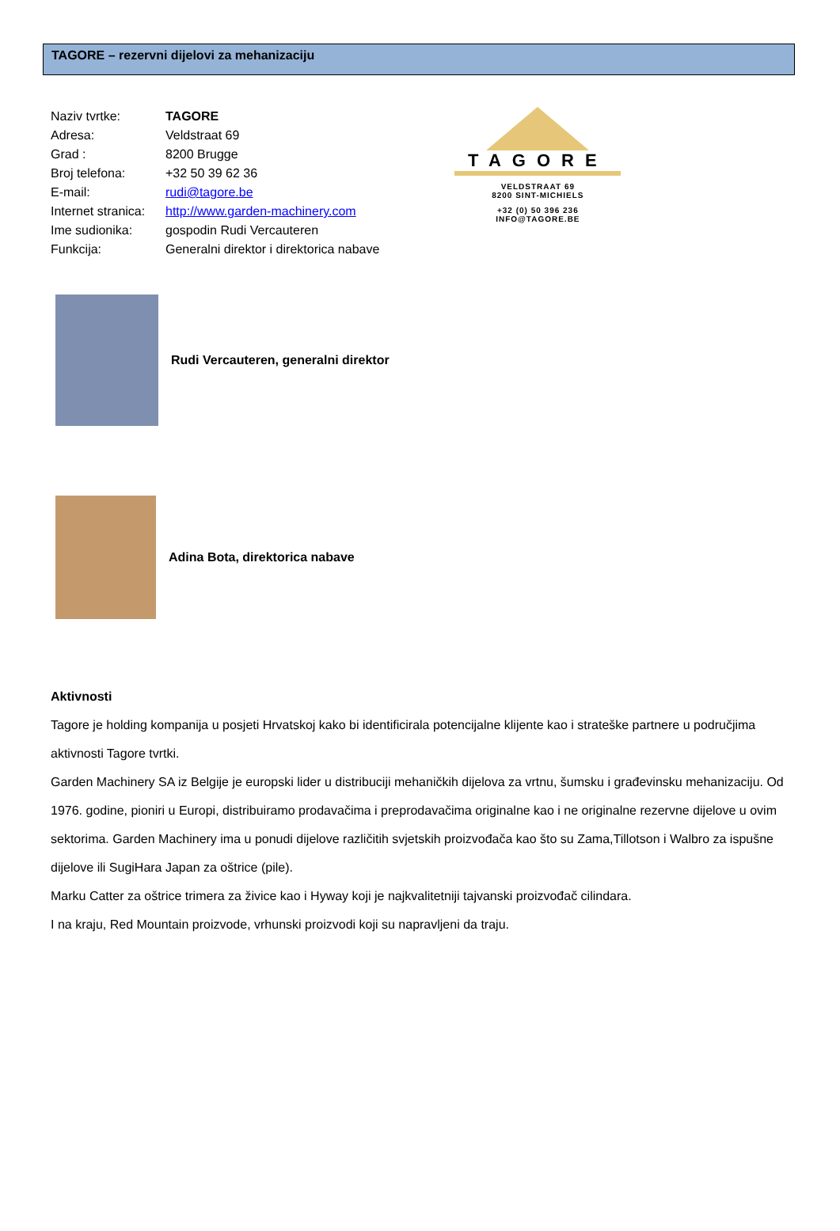TAGORE – rezervni dijelovi za mehanizaciju
| Naziv tvrtke: | TAGORE |
| Adresa: | Veldstraat 69 |
| Grad : | 8200 Brugge |
| Broj telefona: | +32 50 39 62 36 |
| E-mail: | rudi@tagore.be |
| Internet stranica: | http://www.garden-machinery.com |
| Ime sudionika: | gospodin Rudi Vercauteren |
| Funkcija: | Generalni direktor i direktorica nabave |
TAGORE
VELDSTRAAT 69
8200 SINT-MICHIELS
+32 (0) 50 396 236
INFO@TAGORE.BE
Rudi Vercauteren, generalni direktor
Adina Bota, direktorica nabave
Aktivnosti
Tagore je holding kompanija u posjeti Hrvatskoj kako bi identificirala potencijalne klijente kao i strateške partnere u područjima aktivnosti Tagore tvrtki.
Garden Machinery SA iz Belgije je europski lider u distribuciji mehaničkih dijelova za vrtnu, šumsku i građevinsku mehanizaciju. Od 1976. godine, pioniri u Europi, distribuiramo prodavačima i preprodavačima originalne kao i ne originalne rezervne dijelove u ovim sektorima. Garden Machinery ima u ponudi dijelove različitih svjetskih proizvođača kao što su Zama,Tillotson i Walbro za ispušne dijelove ili SugiHara Japan za oštrice (pile).
Marku Catter za oštrice trimera za živice kao i Hyway koji je najkvalitetniji tajvanski proizvođač cilindara.
I na kraju, Red Mountain proizvode, vrhunski proizvodi koji su napravljeni da traju.